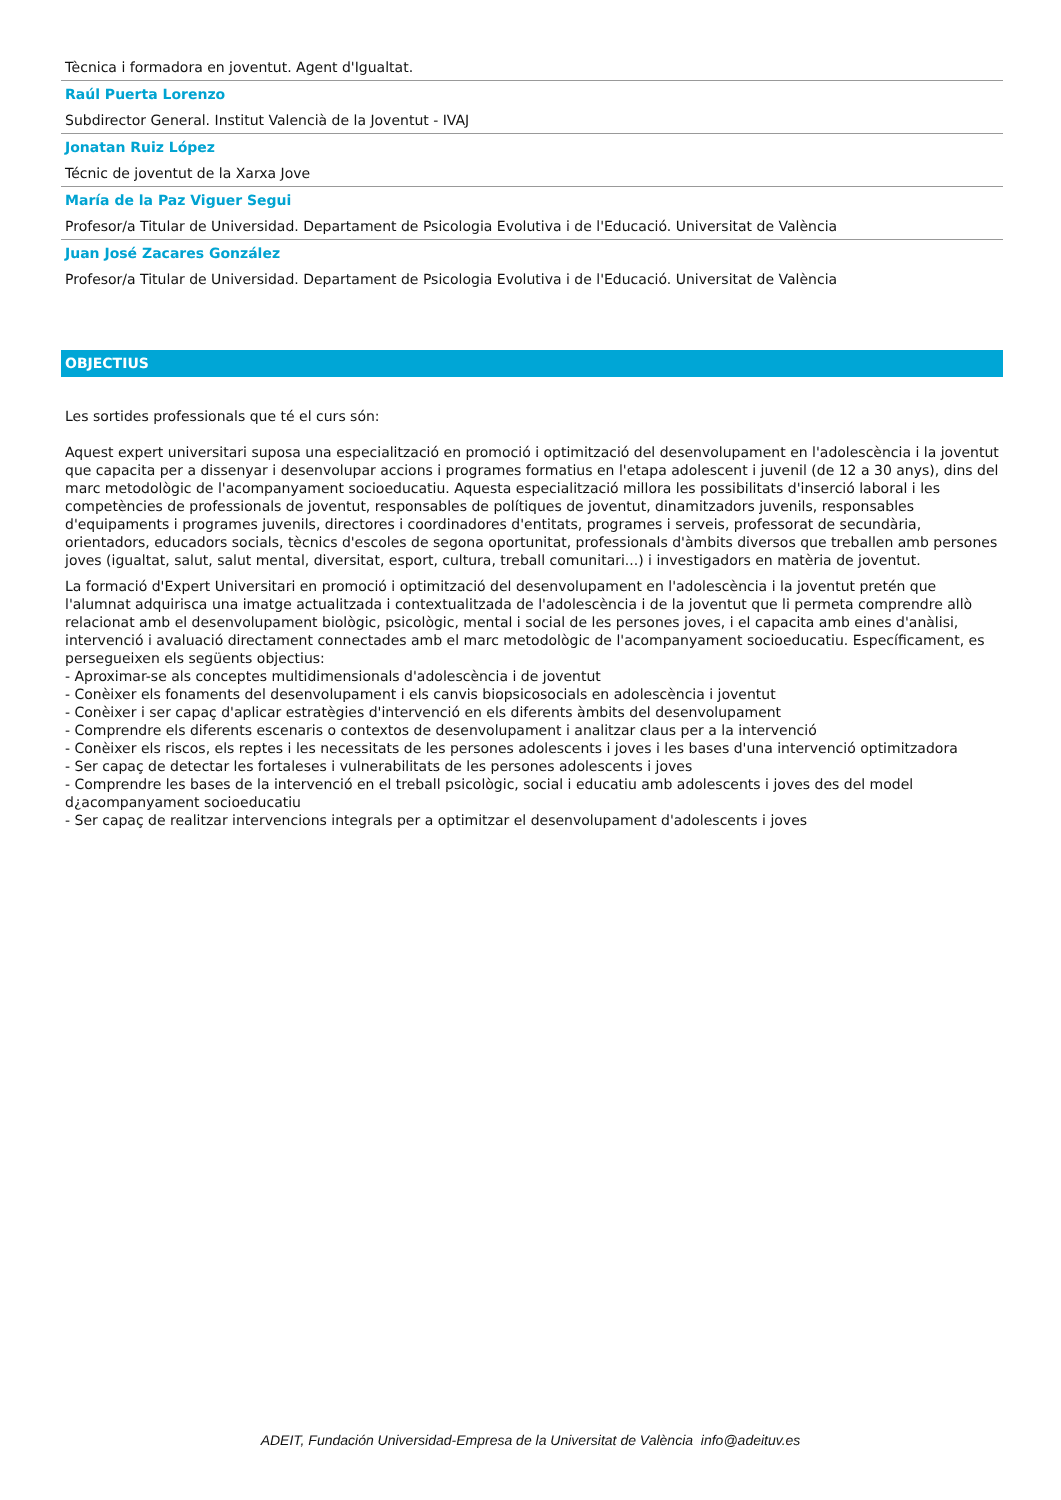Tècnica i formadora en joventut. Agent d'Igualtat.
Raúl Puerta Lorenzo
Subdirector General. Institut Valencià de la Joventut - IVAJ
Jonatan Ruiz López
Técnic de joventut de la Xarxa Jove
María de la Paz Viguer Segui
Profesor/a Titular de Universidad. Departament de Psicologia Evolutiva i de l'Educació. Universitat de València
Juan José Zacares González
Profesor/a Titular de Universidad. Departament de Psicologia Evolutiva i de l'Educació. Universitat de València
OBJECTIUS
Les sortides professionals que té el curs són:
Aquest expert universitari suposa una especialització en promoció i optimització del desenvolupament en l'adolescència i la joventut que capacita per a dissenyar i desenvolupar accions i programes formatius en l'etapa adolescent i juvenil (de 12 a 30 anys), dins del marc metodològic de l'acompanyament socioeducatiu. Aquesta especialització millora les possibilitats d'inserció laboral i les competències de professionals de joventut, responsables de polítiques de joventut, dinamitzadors juvenils, responsables d'equipaments i programes juvenils, directores i coordinadores d'entitats, programes i serveis, professorat de secundària, orientadors, educadors socials, tècnics d'escoles de segona oportunitat, professionals d'àmbits diversos que treballen amb persones joves (igualtat, salut, salut mental, diversitat, esport, cultura, treball comunitari...) i investigadors en matèria de joventut.
La formació d'Expert Universitari en promoció i optimització del desenvolupament en l'adolescència i la joventut pretén que l'alumnat adquirisca una imatge actualitzada i contextualitzada de l'adolescència i de la joventut que li permeta comprendre allò relacionat amb el desenvolupament biològic, psicològic, mental i social de les persones joves, i el capacita amb eines d'anàlisi, intervenció i avaluació directament connectades amb el marc metodològic de l'acompanyament socioeducatiu. Específicament, es persegueixen els següents objectius:
- Aproximar-se als conceptes multidimensionals d'adolescència i de joventut
- Conèixer els fonaments del desenvolupament i els canvis biopsicosocials en adolescència i joventut
- Conèixer i ser capaç d'aplicar estratègies d'intervenció en els diferents àmbits del desenvolupament
- Comprendre els diferents escenaris o contextos de desenvolupament i analitzar claus per a la intervenció
- Conèixer els riscos, els reptes i les necessitats de les persones adolescents i joves i les bases d'una intervenció optimitzadora
- Ser capaç de detectar les fortaleses i vulnerabilitats de les persones adolescents i joves
- Comprendre les bases de la intervenció en el treball psicològic, social i educatiu amb adolescents i joves des del model d¿acompanyament socioeducatiu
- Ser capaç de realitzar intervencions integrals per a optimitzar el desenvolupament d'adolescents i joves
ADEIT, Fundación Universidad-Empresa de la Universitat de València info@adeituv.es